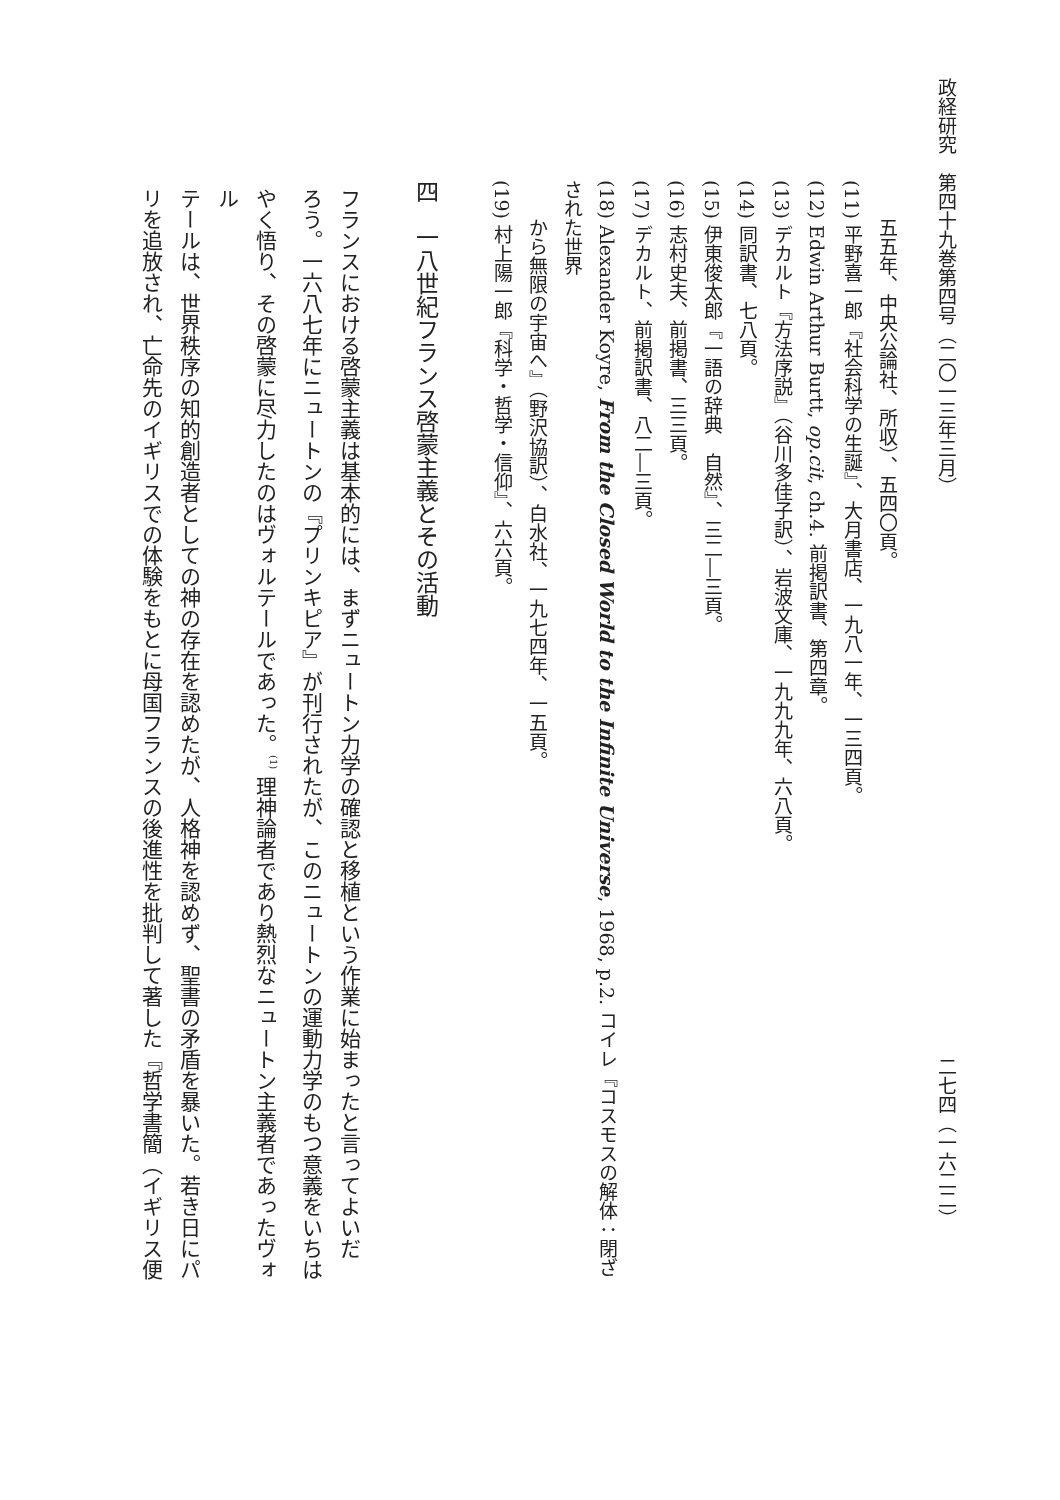政経研究　第四十九巻第四号（二〇一三年三月） 二七四（一六二二）
五五年、中央公論社、所収）、五四〇頁。
(11) 平野喜一郎『社会科学の生誕』、大月書店、一九八一年、一三四頁。
(12) Edwin Arthur Burtt, op.cit, ch.4. 前掲訳書、第四章。
(13) デカルト『方法序説』（谷川多佳子訳）、岩波文庫、一九九九年、六八頁。
(14) 同訳書、七八頁。
(15) 伊東俊太郎『一語の辞典　自然』、三二―三頁。
(16) 志村史夫、前掲書、三三頁。
(17) デカルト、前掲訳書、八二―三頁。
(18) Alexander Koyre, From the Closed World to the Infinite Universe, 1968, p.2. コイレ『コスモスの解体：閉ざされた世界
から無限の宇宙へ』（野沢協訳）、白水社、一九七四年、一五頁。
(19) 村上陽一郎『科学・哲学・信仰』、六六頁。
四　一八世紀フランス啓蒙主義とその活動
フランスにおける啓蒙主義は基本的には、まずニュートン力学の確認と移植という作業に始まったと言ってよいだ
ろう。一六八七年にニュートンの『プリンキピア』が刊行されたが、このニュートンの運動力学のもつ意義をいちは
やく悟り、その啓蒙に尽力したのはヴォルテールであった。<sup>(1)</sup> 理神論者であり熱烈なニュートン主義者であったヴォル
テールは、世界秩序の知的創造者としての神の存在を認めたが、人格神を認めず、聖書の矛盾を暴いた。若き日にパ
リを追放され、亡命先のイギリスでの体験をもとに母国フランスの後進性を批判して著した『哲学書簡（イギリス便